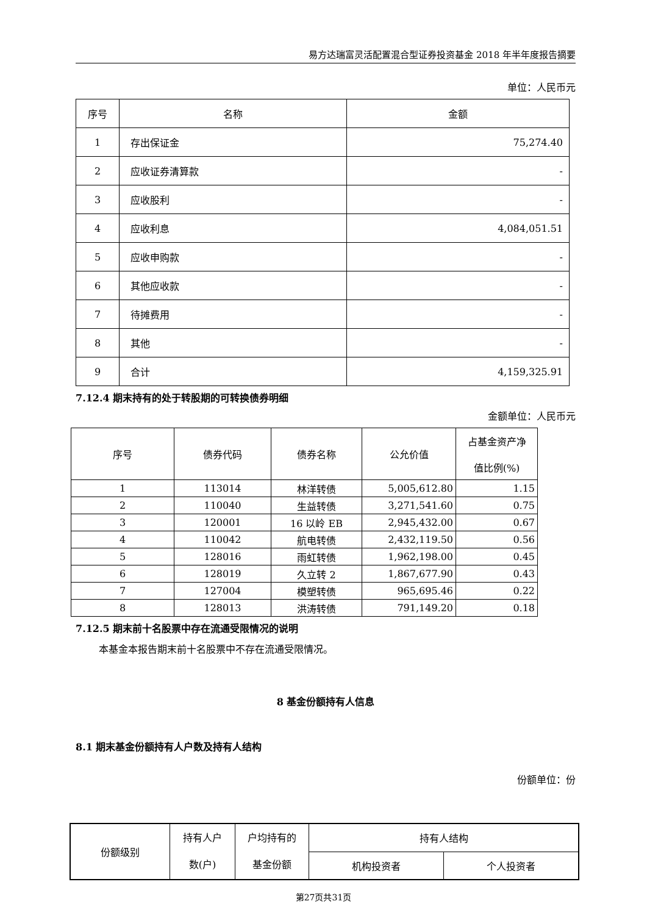易方达瑞富灵活配置混合型证券投资基金 2018 年半年度报告摘要
单位：人民币元
| 序号 | 名称 | 金额 |
| --- | --- | --- |
| 1 | 存出保证金 | 75,274.40 |
| 2 | 应收证券清算款 | - |
| 3 | 应收股利 | - |
| 4 | 应收利息 | 4,084,051.51 |
| 5 | 应收申购款 | - |
| 6 | 其他应收款 | - |
| 7 | 待摊费用 | - |
| 8 | 其他 | - |
| 9 | 合计 | 4,159,325.91 |
7.12.4 期末持有的处于转股期的可转换债券明细
金额单位：人民币元
| 序号 | 债券代码 | 债券名称 | 公允价值 | 占基金资产净 值比例(%) |
| --- | --- | --- | --- | --- |
| 1 | 113014 | 林洋转债 | 5,005,612.80 | 1.15 |
| 2 | 110040 | 生益转债 | 3,271,541.60 | 0.75 |
| 3 | 120001 | 16 以岭 EB | 2,945,432.00 | 0.67 |
| 4 | 110042 | 航电转债 | 2,432,119.50 | 0.56 |
| 5 | 128016 | 雨虹转债 | 1,962,198.00 | 0.45 |
| 6 | 128019 | 久立转 2 | 1,867,677.90 | 0.43 |
| 7 | 127004 | 模塑转债 | 965,695.46 | 0.22 |
| 8 | 128013 | 洪涛转债 | 791,149.20 | 0.18 |
7.12.5 期末前十名股票中存在流通受限情况的说明
本基金本报告期末前十名股票中不存在流通受限情况。
8 基金份额持有人信息
8.1 期末基金份额持有人户数及持有人结构
份额单位：份
| 份额级别 | 持有人户 数(户) | 户均持有的 基金份额 | 持有人结构 | |
| --- | --- | --- | --- | --- |
| | | | 机构投资者 | 个人投资者 |
第27页共31页